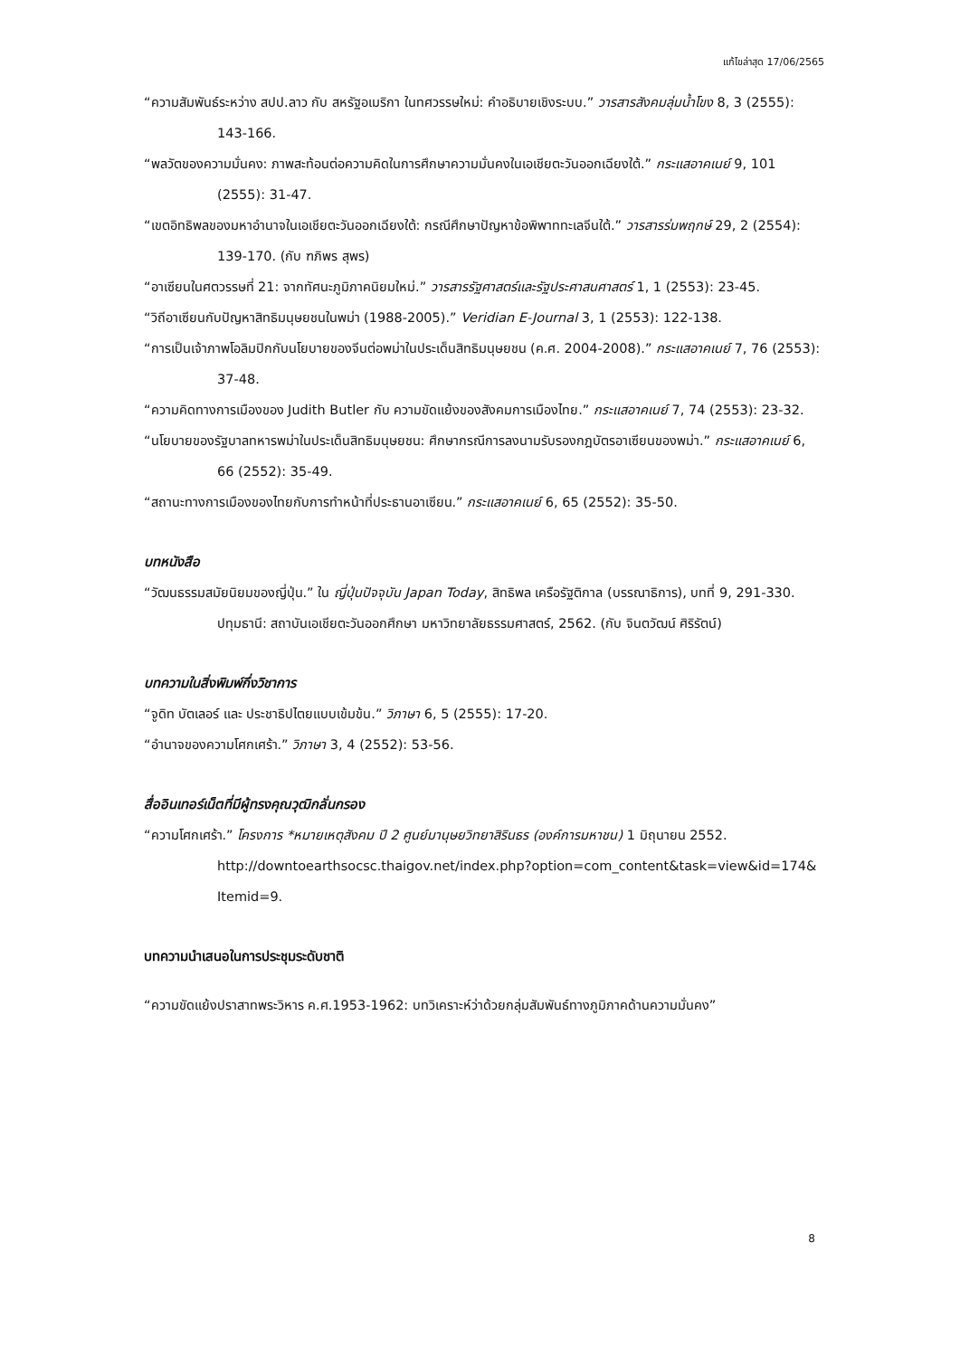แก้ไขล่าสุด 17/06/2565
“ความสัมพันธ์ระหว่าง สปป.ลาว กับ สหรัฐอเมริกา ในทศวรรษใหม่: คำอธิบายเชิงระบบ.” วารสารสังคมลุ่มน้ำโขง 8, 3 (2555): 143-166.
“พลวัตของความมั่นคง: ภาพสะท้อนต่อความคิดในการศึกษาความมั่นคงในเอเชียตะวันออกเฉียงใต้.” กระแสอาคเนย์ 9, 101 (2555): 31-47.
“เขตอิทธิพลของมหาอำนาจในเอเชียตะวันออกเฉียงใต้: กรณีศึกษาปัญหาข้อพิพาททะเลจีนใต้.” วารสารร่มพฤกษ์ 29, 2 (2554): 139-170. (กับ ฑภิพร สุพร)
“อาเซียนในศตวรรษที่ 21: จากทัศนะภูมิภาคนิยมใหม่.” วารสารรัฐศาสตร์และรัฐประศาสนศาสตร์ 1, 1 (2553): 23-45.
“วิถีอาเซียนกับปัญหาสิทธิมนุษยชนในพม่า (1988-2005).” Veridian E-Journal 3, 1 (2553): 122-138.
“การเป็นเจ้าภาพโอลิมปิกกับนโยบายของจีนต่อพม่าในประเด็นสิทธิมนุษยชน (ค.ศ. 2004-2008).” กระแสอาคเนย์ 7, 76 (2553): 37-48.
“ความคิดทางการเมืองของ Judith Butler กับ ความขัดแย้งของสังคมการเมืองไทย.” กระแสอาคเนย์ 7, 74 (2553): 23-32.
“นโยบายของรัฐบาลทหารพม่าในประเด็นสิทธิมนุษยชน: ศึกษากรณีการลงนามรับรองกฎบัตรอาเซียนของพม่า.” กระแสอาคเนย์ 6, 66 (2552): 35-49.
“สถานะทางการเมืองของไทยกับการทำหน้าที่ประธานอาเซียน.” กระแสอาคเนย์ 6, 65 (2552): 35-50.
บทหนังสือ
“วัฒนธรรมสมัยนิยมของญี่ปุ่น.” ใน ญี่ปุ่นปัจจุบัน Japan Today, สิทธิพล เครือรัฐติกาล (บรรณาธิการ), บทที่ 9, 291-330. ปทุมธานี: สถาบันเอเชียตะวันออกศึกษา มหาวิทยาลัยธรรมศาสตร์, 2562. (กับ จินตวัฒน์ ศิริรัตน์)
บทความในสิ่งพิมพ์กึ่งวิชาการ
“จูดิท บัตเลอร์ และ ประชาธิปไตยแบบเข้มข้น.” วิภาษา 6, 5 (2555): 17-20.
“อำนาจของความโศกเศร้า.” วิภาษา 3, 4 (2552): 53-56.
สื่ออินเทอร์เน็ตที่มีผู้ทรงคุณวุฒิกลั่นกรอง
“ความโศกเศร้า.” โครงการ *หมายเหตุสังคม ปี 2 ศูนย์มานุษยวิทยาสิรินธร (องค์การมหาชน) 1 มิถุนายน 2552.
http://downtoearthsocsc.thaigov.net/index.php?option=com_content&task=view&id=174&
Itemid=9.
บทความนำเสนอในการประชุมระดับชาติ
“ความขัดแย้งปราสาทพระวิหาร ค.ศ.1953-1962: บทวิเคราะห์ว่าด้วยกลุ่มสัมพันธ์ทางภูมิภาคด้านความมั่นคง”
8